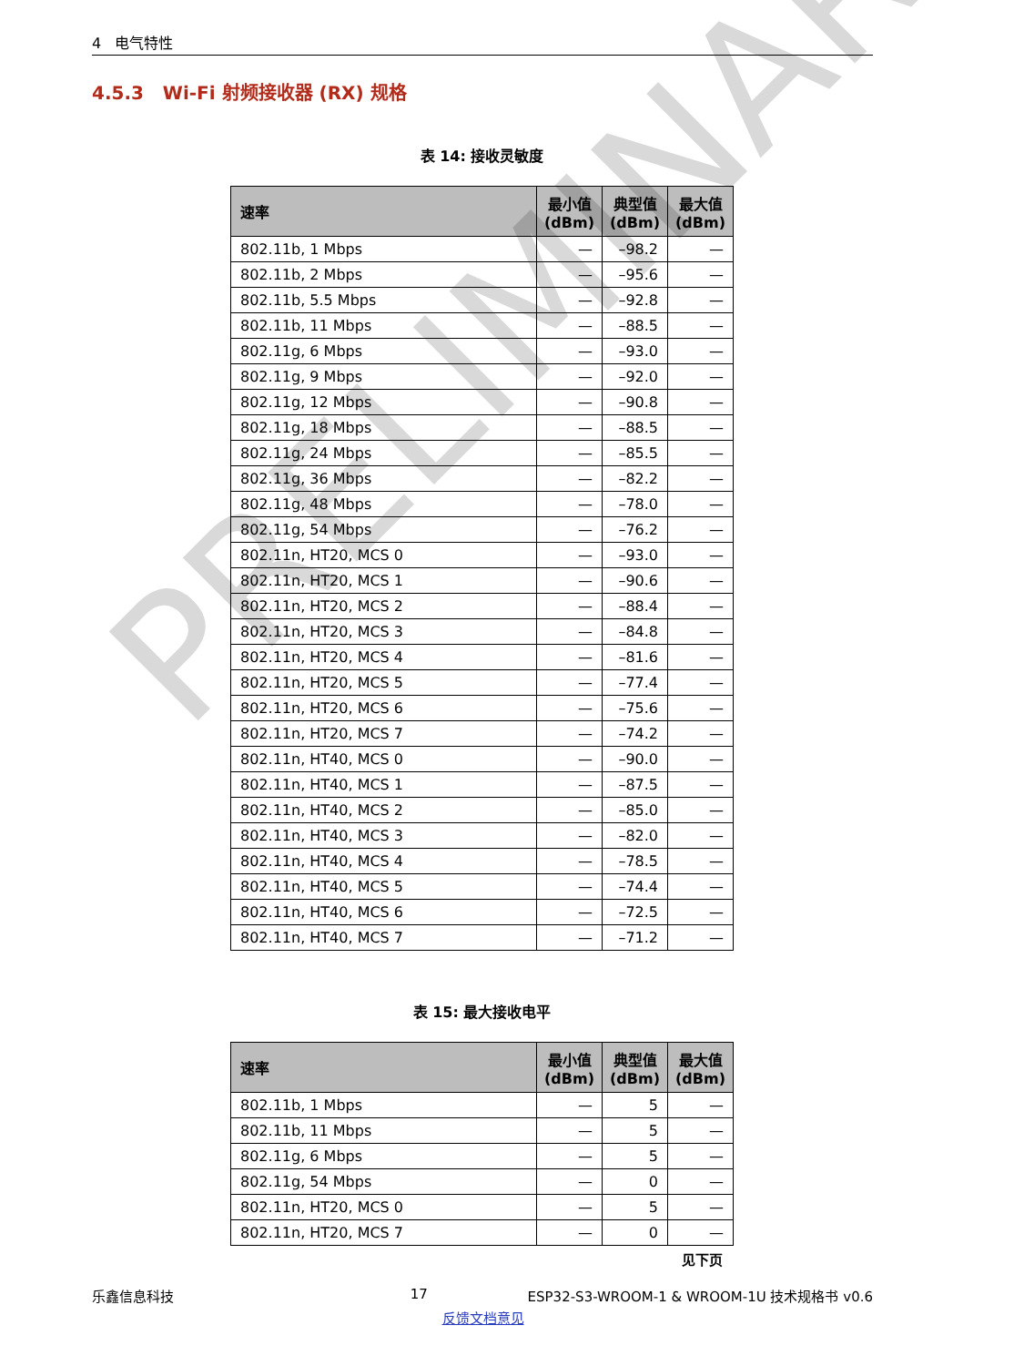4 电气特性
4.5.3 Wi-Fi 射频接收器 (RX) 规格
表 14: 接收灵敏度
| 速率 | 最小值 (dBm) | 典型值 (dBm) | 最大值 (dBm) |
| --- | --- | --- | --- |
| 802.11b, 1 Mbps | — | –98.2 | — |
| 802.11b, 2 Mbps | — | –95.6 | — |
| 802.11b, 5.5 Mbps | — | –92.8 | — |
| 802.11b, 11 Mbps | — | –88.5 | — |
| 802.11g, 6 Mbps | — | –93.0 | — |
| 802.11g, 9 Mbps | — | –92.0 | — |
| 802.11g, 12 Mbps | — | –90.8 | — |
| 802.11g, 18 Mbps | — | –88.5 | — |
| 802.11g, 24 Mbps | — | –85.5 | — |
| 802.11g, 36 Mbps | — | –82.2 | — |
| 802.11g, 48 Mbps | — | –78.0 | — |
| 802.11g, 54 Mbps | — | –76.2 | — |
| 802.11n, HT20, MCS 0 | — | –93.0 | — |
| 802.11n, HT20, MCS 1 | — | –90.6 | — |
| 802.11n, HT20, MCS 2 | — | –88.4 | — |
| 802.11n, HT20, MCS 3 | — | –84.8 | — |
| 802.11n, HT20, MCS 4 | — | –81.6 | — |
| 802.11n, HT20, MCS 5 | — | –77.4 | — |
| 802.11n, HT20, MCS 6 | — | –75.6 | — |
| 802.11n, HT20, MCS 7 | — | –74.2 | — |
| 802.11n, HT40, MCS 0 | — | –90.0 | — |
| 802.11n, HT40, MCS 1 | — | –87.5 | — |
| 802.11n, HT40, MCS 2 | — | –85.0 | — |
| 802.11n, HT40, MCS 3 | — | –82.0 | — |
| 802.11n, HT40, MCS 4 | — | –78.5 | — |
| 802.11n, HT40, MCS 5 | — | –74.4 | — |
| 802.11n, HT40, MCS 6 | — | –72.5 | — |
| 802.11n, HT40, MCS 7 | — | –71.2 | — |
表 15: 最大接收电平
| 速率 | 最小值 (dBm) | 典型值 (dBm) | 最大值 (dBm) |
| --- | --- | --- | --- |
| 802.11b, 1 Mbps | — | 5 | — |
| 802.11b, 11 Mbps | — | 5 | — |
| 802.11g, 6 Mbps | — | 5 | — |
| 802.11g, 54 Mbps | — | 0 | — |
| 802.11n, HT20, MCS 0 | — | 5 | — |
| 802.11n, HT20, MCS 7 | — | 0 | — |
见下页
乐鑫信息科技 17 ESP32-S3-WROOM-1 & WROOM-1U 技术规格书 v0.6
反馈文档意见
PRELIMINARY